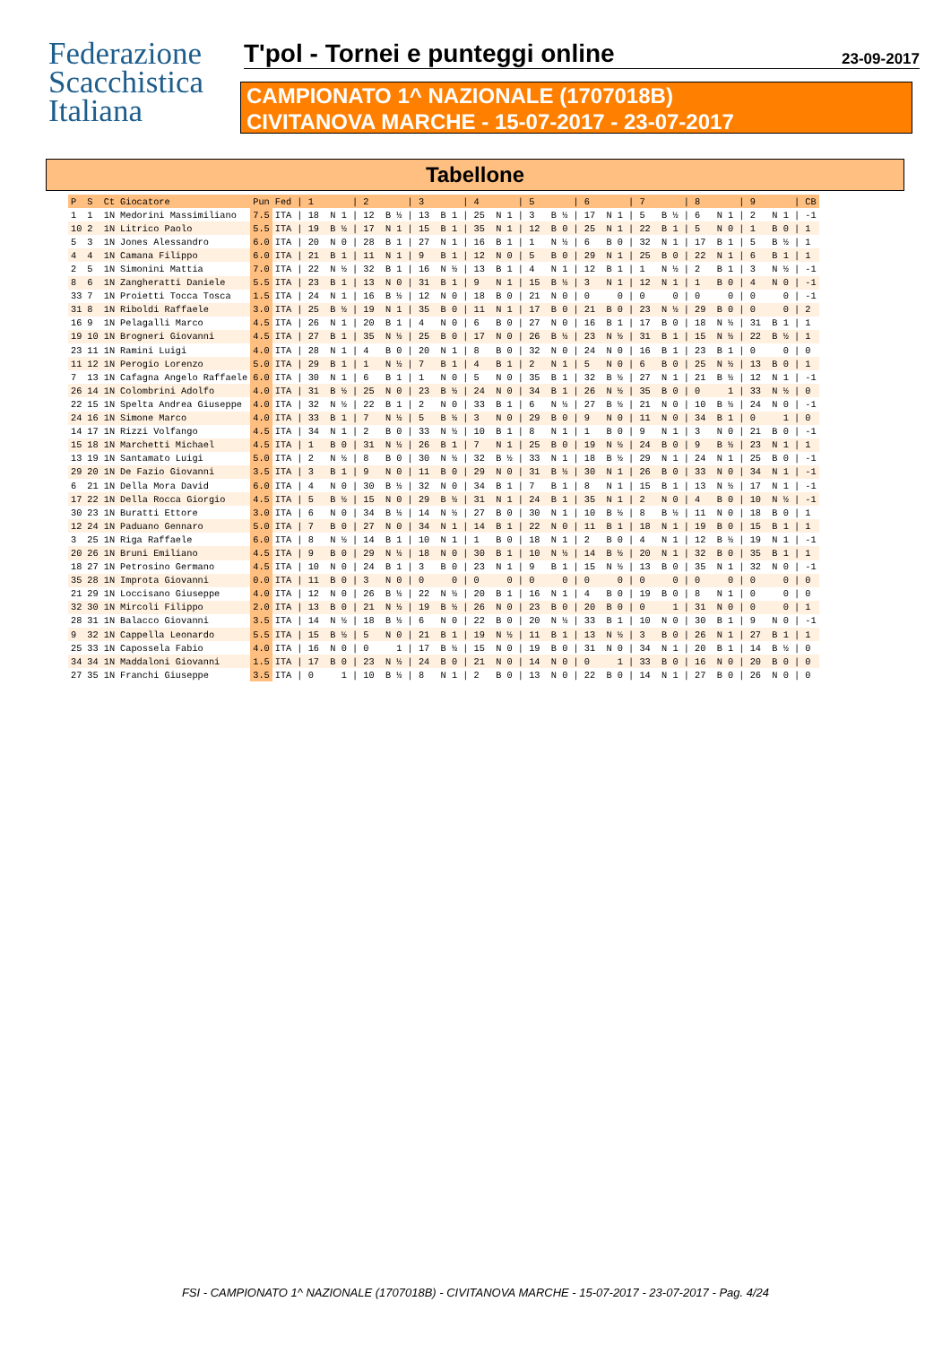Federazione
Scacchistica
Italiana
T'pol - Tornei e punteggi online 23-09-2017
CAMPIONATO 1^ NAZIONALE (1707018B)
CIVITANOVA MARCHE - 15-07-2017 - 23-07-2017
Tabellone
| P | S | Ct | Giocatore | Pun | Fed | / 1 | / 2 | / 3 | / 4 | / 5 | / 6 | / 7 | / 8 | / 9 | / CB |
| --- | --- | --- | --- | --- | --- | --- | --- | --- | --- | --- | --- | --- | --- | --- | --- |
| 1 | 1 | 1N | Medorini Massimiliano | 7.5 | ITA | / 18 N 1 | / 12 B ½ | / 13 B 1 | / 25 N 1 | / 3 B ½ | / 17 N 1 | / 5 B ½ | / 6 N 1 | / 2 N 1 | / -1 |
| 10 | 2 | 1N | Litrico Paolo | 5.5 | ITA | / 19 B ½ | / 17 N 1 | / 15 B 1 | / 35 N 1 | / 12 B 0 | / 25 N 1 | / 22 B 1 | / 5 N 0 | / 1 B 0 | / 1 |
| 5 | 3 | 1N | Jones Alessandro | 6.0 | ITA | / 20 N 0 | / 28 B 1 | / 27 N 1 | / 16 B 1 | / 1 N ½ | / 6 B 0 | / 32 N 1 | / 17 B 1 | / 5 B ½ | / 1 |
| 4 | 4 | 1N | Camana Filippo | 6.0 | ITA | / 21 B 1 | / 11 N 1 | / 9 B 1 | / 12 N 0 | / 5 B 0 | / 29 N 1 | / 25 B 0 | / 22 N 1 | / 6 B 1 | / 1 |
| 2 | 5 | 1N | Simonini Mattia | 7.0 | ITA | / 22 N ½ | / 32 B 1 | / 16 N ½ | / 13 B 1 | / 4 N 1 | / 12 B 1 | / 1 N ½ | / 2 B 1 | / 3 N ½ | / -1 |
| 8 | 6 | 1N | Zangheratti Daniele | 5.5 | ITA | / 23 B 1 | / 13 N 0 | / 31 B 1 | / 9 N 1 | / 15 B ½ | / 3 N 1 | / 12 N 1 | / 1 B 0 | / 4 N 0 | / -1 |
| 33 | 7 | 1N | Proietti Tocca Tosca | 1.5 | ITA | / 24 N 1 | / 16 B ½ | / 12 N 0 | / 18 B 0 | / 21 N 0 | / 0 0 | / 0 0 | / 0 0 | / 0 0 | / -1 |
| 31 | 8 | 1N | Riboldi Raffaele | 3.0 | ITA | / 25 B ½ | / 19 N 1 | / 35 B 0 | / 11 N 1 | / 17 B 0 | / 21 B 0 | / 23 N ½ | / 29 B 0 | / 0 0 | / 2 |
| 16 | 9 | 1N | Pelagalli Marco | 4.5 | ITA | / 26 N 1 | / 20 B 1 | / 4 N 0 | / 6 B 0 | / 27 N 0 | / 16 B 1 | / 17 B 0 | / 18 N ½ | / 31 B 1 | / 1 |
| 19 | 10 | 1N | Brogneri Giovanni | 4.5 | ITA | / 27 B 1 | / 35 N ½ | / 25 B 0 | / 17 N 0 | / 26 B ½ | / 23 N ½ | / 31 B 1 | / 15 N ½ | / 22 B ½ | / 1 |
| 23 | 11 | 1N | Ramini Luigi | 4.0 | ITA | / 28 N 1 | / 4 B 0 | / 20 N 1 | / 8 B 0 | / 32 N 0 | / 24 N 0 | / 16 B 1 | / 23 B 1 | / 0 0 | / 0 |
| 11 | 12 | 1N | Perogio Lorenzo | 5.0 | ITA | / 29 B 1 | / 1 N ½ | / 7 B 1 | / 4 B 1 | / 2 N 1 | / 5 N 0 | / 6 B 0 | / 25 N ½ | / 13 B 0 | / 1 |
| 7 | 13 | 1N | Cafagna Angelo Raffaele | 6.0 | ITA | / 30 N 1 | / 6 B 1 | / 1 N 0 | / 5 N 0 | / 35 B 1 | / 32 B ½ | / 27 N 1 | / 21 B ½ | / 12 N 1 | / -1 |
| 26 | 14 | 1N | Colombrini Adolfo | 4.0 | ITA | / 31 B ½ | / 25 N 0 | / 23 B ½ | / 24 N 0 | / 34 B 1 | / 26 N ½ | / 35 B 0 | / 0 1 | / 33 N ½ | / 0 |
| 22 | 15 | 1N | Spelta Andrea Giuseppe | 4.0 | ITA | / 32 N ½ | / 22 B 1 | / 2 N 0 | / 33 B 1 | / 6 N ½ | / 27 B ½ | / 21 N 0 | / 10 B ½ | / 24 N 0 | / -1 |
| 24 | 16 | 1N | Simone Marco | 4.0 | ITA | / 33 B 1 | / 7 N ½ | / 5 B ½ | / 3 N 0 | / 29 B 0 | / 9 N 0 | / 11 N 0 | / 34 B 1 | / 0 1 | / 0 |
| 14 | 17 | 1N | Rizzi Volfango | 4.5 | ITA | / 34 N 1 | / 2 B 0 | / 33 N ½ | / 10 B 1 | / 8 N 1 | / 1 B 0 | / 9 N 1 | / 3 N 0 | / 21 B 0 | / -1 |
| 15 | 18 | 1N | Marchetti Michael | 4.5 | ITA | / 1 B 0 | / 31 N ½ | / 26 B 1 | / 7 N 1 | / 25 B 0 | / 19 N ½ | / 24 B 0 | / 9 B ½ | / 23 N 1 | / 1 |
| 13 | 19 | 1N | Santamato Luigi | 5.0 | ITA | / 2 N ½ | / 8 B 0 | / 30 N ½ | / 32 B ½ | / 33 N 1 | / 18 B ½ | / 29 N 1 | / 24 N 1 | / 25 B 0 | / -1 |
| 29 | 20 | 1N | De Fazio Giovanni | 3.5 | ITA | / 3 B 1 | / 9 N 0 | / 11 B 0 | / 29 N 0 | / 31 B ½ | / 30 N 1 | / 26 B 0 | / 33 N 0 | / 34 N 1 | / -1 |
| 6 | 21 | 1N | Della Mora David | 6.0 | ITA | / 4 N 0 | / 30 B ½ | / 32 N 0 | / 34 B 1 | / 7 B 1 | / 8 N 1 | / 15 B 1 | / 13 N ½ | / 17 N 1 | / -1 |
| 17 | 22 | 1N | Della Rocca Giorgio | 4.5 | ITA | / 5 B ½ | / 15 N 0 | / 29 B ½ | / 31 N 1 | / 24 B 1 | / 35 N 1 | / 2 N 0 | / 4 B 0 | / 10 N ½ | / -1 |
| 30 | 23 | 1N | Buratti Ettore | 3.0 | ITA | / 6 N 0 | / 34 B ½ | / 14 N ½ | / 27 B 0 | / 30 N 1 | / 10 B ½ | / 8 B ½ | / 11 N 0 | / 18 B 0 | / 1 |
| 12 | 24 | 1N | Paduano Gennaro | 5.0 | ITA | / 7 B 0 | / 27 N 0 | / 34 N 1 | / 14 B 1 | / 22 N 0 | / 11 B 1 | / 18 N 1 | / 19 B 0 | / 15 B 1 | / 1 |
| 3 | 25 | 1N | Riga Raffaele | 6.0 | ITA | / 8 N ½ | / 14 B 1 | / 10 N 1 | / 1 B 0 | / 18 N 1 | / 2 B 0 | / 4 N 1 | / 12 B ½ | / 19 N 1 | / -1 |
| 20 | 26 | 1N | Bruni Emiliano | 4.5 | ITA | / 9 B 0 | / 29 N ½ | / 18 N 0 | / 30 B 1 | / 10 N ½ | / 14 B ½ | / 20 N 1 | / 32 B 0 | / 35 B 1 | / 1 |
| 18 | 27 | 1N | Petrosino Germano | 4.5 | ITA | / 10 N 0 | / 24 B 1 | / 3 B 0 | / 23 N 1 | / 9 B 1 | / 15 N ½ | / 13 B 0 | / 35 N 1 | / 32 N 0 | / -1 |
| 35 | 28 | 1N | Improta Giovanni | 0.0 | ITA | / 11 B 0 | / 3 N 0 | / 0 0 | / 0 0 | / 0 0 | / 0 0 | / 0 0 | / 0 0 | / 0 0 | / 0 |
| 21 | 29 | 1N | Loccisano Giuseppe | 4.0 | ITA | / 12 N 0 | / 26 B ½ | / 22 N ½ | / 20 B 1 | / 16 N 1 | / 4 B 0 | / 19 B 0 | / 8 N 1 | / 0 0 | / 0 |
| 32 | 30 | 1N | Mircoli Filippo | 2.0 | ITA | / 13 B 0 | / 21 N ½ | / 19 B ½ | / 26 N 0 | / 23 B 0 | / 20 B 0 | / 0 1 | / 31 N 0 | / 0 0 | / 1 |
| 28 | 31 | 1N | Balacco Giovanni | 3.5 | ITA | / 14 N ½ | / 18 B ½ | / 6 N 0 | / 22 B 0 | / 20 N ½ | / 33 B 1 | / 10 N 0 | / 30 B 1 | / 9 N 0 | / -1 |
| 9 | 32 | 1N | Cappella Leonardo | 5.5 | ITA | / 15 B ½ | / 5 N 0 | / 21 B 1 | / 19 N ½ | / 11 B 1 | / 13 N ½ | / 3 B 0 | / 26 N 1 | / 27 B 1 | / 1 |
| 25 | 33 | 1N | Capossela Fabio | 4.0 | ITA | / 16 N 0 | / 0 1 | / 17 B ½ | / 15 N 0 | / 19 B 0 | / 31 N 0 | / 34 N 1 | / 20 B 1 | / 14 B ½ | / 0 |
| 34 | 34 | 1N | Maddaloni Giovanni | 1.5 | ITA | / 17 B 0 | / 23 N ½ | / 24 B 0 | / 21 N 0 | / 14 N 0 | / 0 1 | / 33 B 0 | / 16 N 0 | / 20 B 0 | / 0 |
| 27 | 35 | 1N | Franchi Giuseppe | 3.5 | ITA | / 0 1 | / 10 B ½ | / 8 N 1 | / 2 B 0 | / 13 N 0 | / 22 B 0 | / 14 N 1 | / 27 B 0 | / 26 N 0 | / 0 |
FSI - CAMPIONATO 1^ NAZIONALE (1707018B) - CIVITANOVA MARCHE - 15-07-2017 - 23-07-2017 - Pag. 4/24